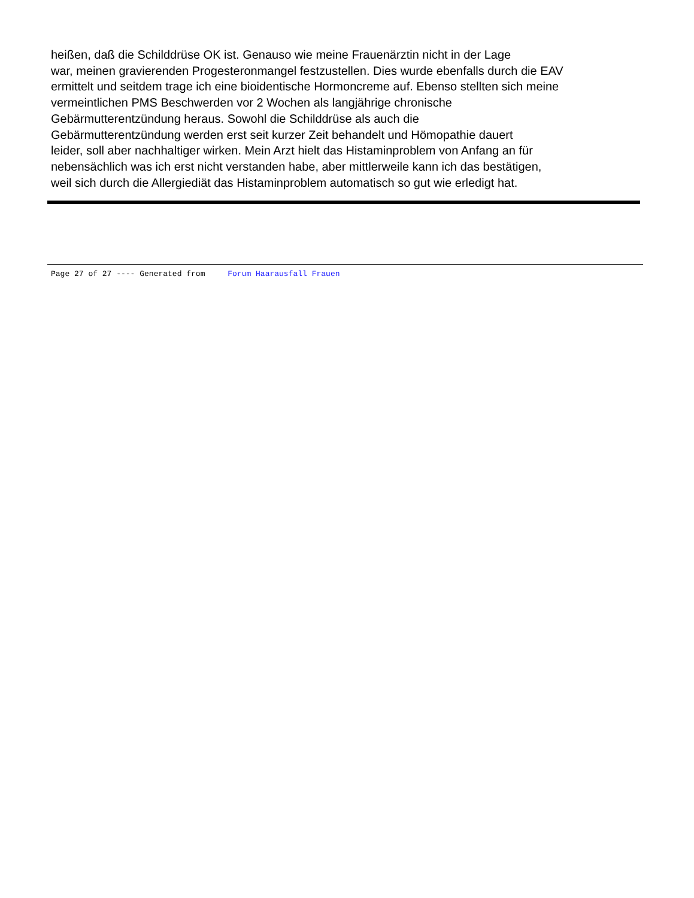heißen, daß die Schilddrüse OK ist. Genauso wie meine Frauenärztin nicht in der Lage
war, meinen gravierenden Progesteronmangel festzustellen. Dies wurde ebenfalls durch die EAV
ermittelt und seitdem trage ich eine bioidentische Hormoncreme auf. Ebenso stellten sich meine
vermeintlichen PMS Beschwerden vor 2 Wochen als langjährige chronische
Gebärmutterentzündung heraus. Sowohl die Schilddrüse als auch die
Gebärmutterentzündung werden erst seit kurzer Zeit behandelt und Hömopathie dauert
leider, soll aber nachhaltiger wirken. Mein Arzt hielt das Histaminproblem von Anfang an für
nebensächlich was ich erst nicht verstanden habe, aber mittlerweile kann ich das bestätigen,
weil sich durch die Allergiediät das Histaminproblem automatisch so gut wie erledigt hat.
Page 27 of 27 ---- Generated from Forum Haarausfall Frauen